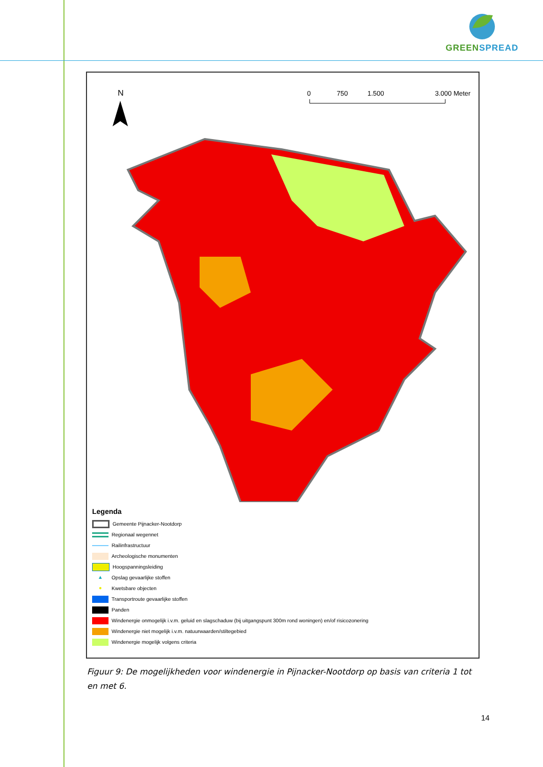GREEN SPREAD
N
0
750
1.500
3.000 Meter
Legenda
Gemeente Pijnacker-Nootdorp
Regionaal wegennet
Railinfrastructuur
Archeologische monumenten
Hoogspanningsleiding
▲
Opslag gevaarlijke stoffen
●
Kwetsbare objecten
Transportroute gevaarlijke stoffen
Panden
Windenergie onmogelijk i.v.m. geluid en slagschaduw (bij uitgangspunt 300m rond woningen) en/of risicozonering
Windenergie niet mogelijk i.v.m. natuurwaarden/stiltegebied
Windenergie mogelijk volgens criteria
Figuur 9: De mogelijkheden voor windenergie in Pijnacker-Nootdorp op basis van criteria 1 tot en met 6.
14